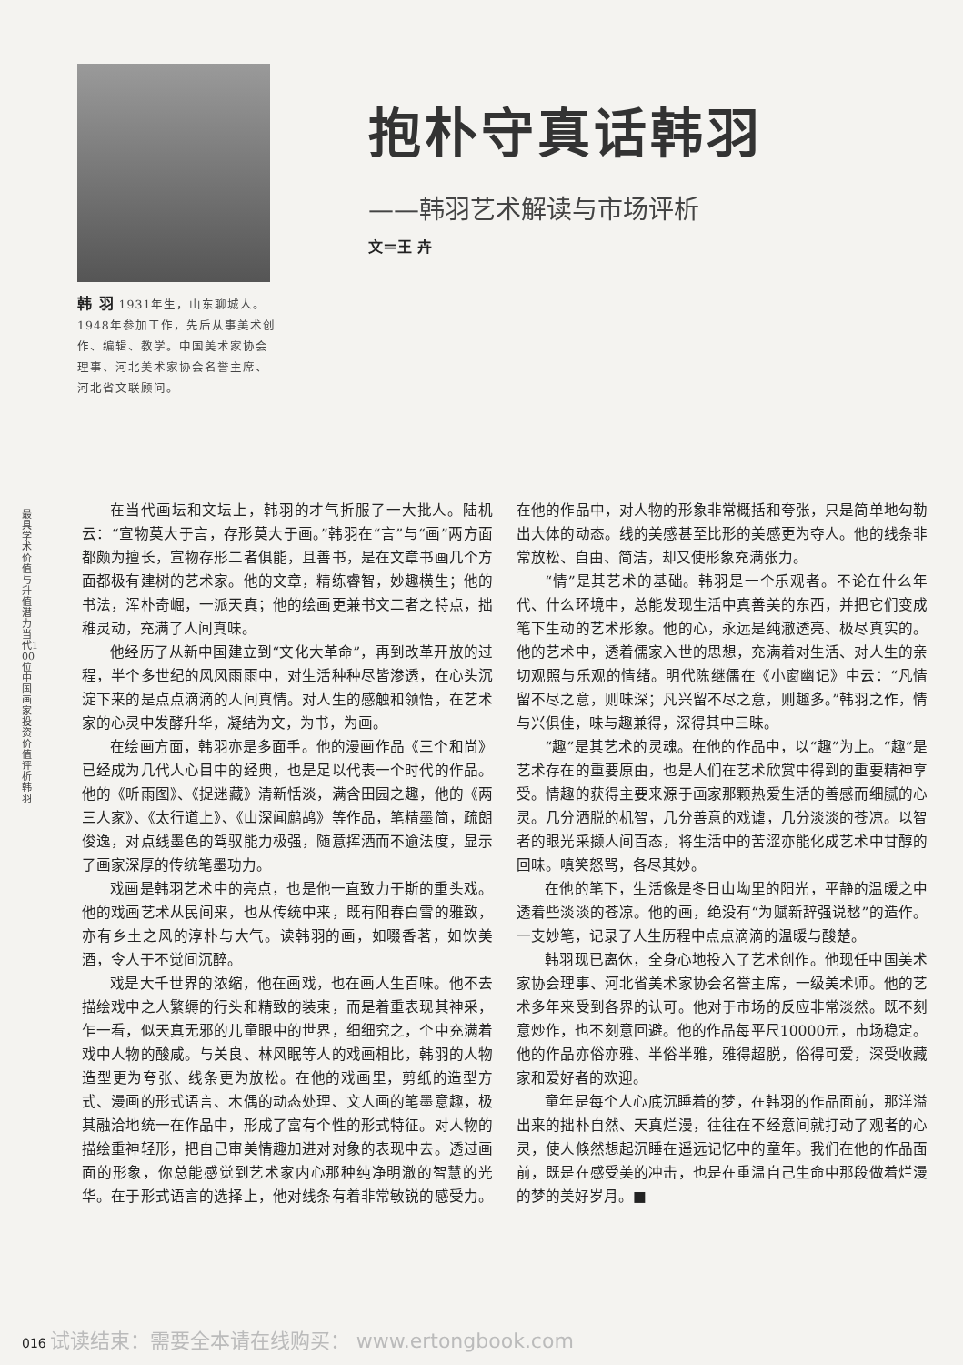最具学术价值与升值潜力当代100位中国画家投资价值评析 韩 羽
韩 羽 1931年生，山东聊城人。1948年参加工作，先后从事美术创作、编辑、教学。中国美术家协会理事、河北美术家协会名誉主席、河北省文联顾问。
抱朴守真话韩羽
——韩羽艺术解读与市场评析
文＝王 卉
在当代画坛和文坛上，韩羽的才气折服了一大批人。陆机云：“宣物莫大于言，存形莫大于画。”韩羽在“言”与“画”两方面都颇为擅长，宣物存形二者俱能，且善书，是在文章书画几个方面都极有建树的艺术家。他的文章，精练睿智，妙趣横生；他的书法，浑朴奇崛，一派天真；他的绘画更兼书文二者之特点，拙稚灵动，充满了人间真味。
他经历了从新中国建立到“文化大革命”，再到改革开放的过程，半个多世纪的风风雨雨中，对生活种种尽皆渗透，在心头沉淀下来的是点点滴滴的人间真情。对人生的感触和领悟，在艺术家的心灵中发酵升华，凝结为文，为书，为画。
在绘画方面，韩羽亦是多面手。他的漫画作品《三个和尚》已经成为几代人心目中的经典，也是足以代表一个时代的作品。他的《听雨图》、《捉迷藏》清新恬淡，满含田园之趣，他的《两三人家》、《太行道上》、《山深闻鹧鸪》等作品，笔精墨简，疏朗俊逸，对点线墨色的驾驭能力极强，随意挥洒而不逾法度，显示了画家深厚的传统笔墨功力。
戏画是韩羽艺术中的亮点，也是他一直致力于斯的重头戏。他的戏画艺术从民间来，也从传统中来，既有阳春白雪的雅致，亦有乡土之风的淳朴与大气。读韩羽的画，如啜香茗，如饮美酒，令人于不觉间沉醉。
戏是大千世界的浓缩，他在画戏，也在画人生百味。他不去描绘戏中之人繁缛的行头和精致的装束，而是着重表现其神采，乍一看，似天真无邪的儿童眼中的世界，细细究之，个中充满着戏中人物的酸咸。与关良、林风眠等人的戏画相比，韩羽的人物造型更为夸张、线条更为放松。在他的戏画里，剪纸的造型方式、漫画的形式语言、木偶的动态处理、文人画的笔墨意趣，极其融洽地统一在作品中，形成了富有个性的形式特征。对人物的描绘重神轻形，把自己审美情趣加进对对象的表现中去。透过画面的形象，你总能感觉到艺术家内心那种纯净明澈的智慧的光华。在于形式语言的选择上，他对线条有着非常敏锐的感受力。在他的作品中，对人物的形象非常概括和夸张，只是简单地勾勒出大体的动态。线的美感甚至比形的美感更为夺人。他的线条非常放松、自由、简洁，却又使形象充满张力。
“情”是其艺术的基础。韩羽是一个乐观者。不论在什么年代、什么环境中，总能发现生活中真善美的东西，并把它们变成笔下生动的艺术形象。他的心，永远是纯澈透亮、极尽真实的。他的艺术中，透着儒家入世的思想，充满着对生活、对人生的亲切观照与乐观的情绪。明代陈继儒在《小窗幽记》中云：“凡情留不尽之意，则味深；凡兴留不尽之意，则趣多。”韩羽之作，情与兴俱佳，味与趣兼得，深得其中三昧。
“趣”是其艺术的灵魂。在他的作品中，以“趣”为上。“趣”是艺术存在的重要原由，也是人们在艺术欣赏中得到的重要精神享受。情趣的获得主要来源于画家那颗热爱生活的善感而细腻的心灵。几分洒脱的机智，几分善意的戏谑，几分淡淡的苍凉。以智者的眼光采撷人间百态，将生活中的苦涩亦能化成艺术中甘醇的回味。嗔笑怒骂，各尽其妙。
在他的笔下，生活像是冬日山坳里的阳光，平静的温暖之中透着些淡淡的苍凉。他的画，绝没有“为赋新辞强说愁”的造作。一支妙笔，记录了人生历程中点点滴滴的温暖与酸楚。
韩羽现已离休，全身心地投入了艺术创作。他现任中国美术家协会理事、河北省美术家协会名誉主席，一级美术师。他的艺术多年来受到各界的认可。他对于市场的反应非常淡然。既不刻意炒作，也不刻意回避。他的作品每平尺10000元，市场稳定。他的作品亦俗亦雅、半俗半雅，雅得超脱，俗得可爱，深受收藏家和爱好者的欢迎。
童年是每个人心底沉睡着的梦，在韩羽的作品面前，那洋溢出来的拙朴自然、天真烂漫，往往在不经意间就打动了观者的心灵，使人倏然想起沉睡在遥远记忆中的童年。我们在他的作品面前，既是在感受美的冲击，也是在重温自己生命中那段做着烂漫的梦的美好岁月。■
016 试读结束：需要全本请在线购买： www.ertongbook.com